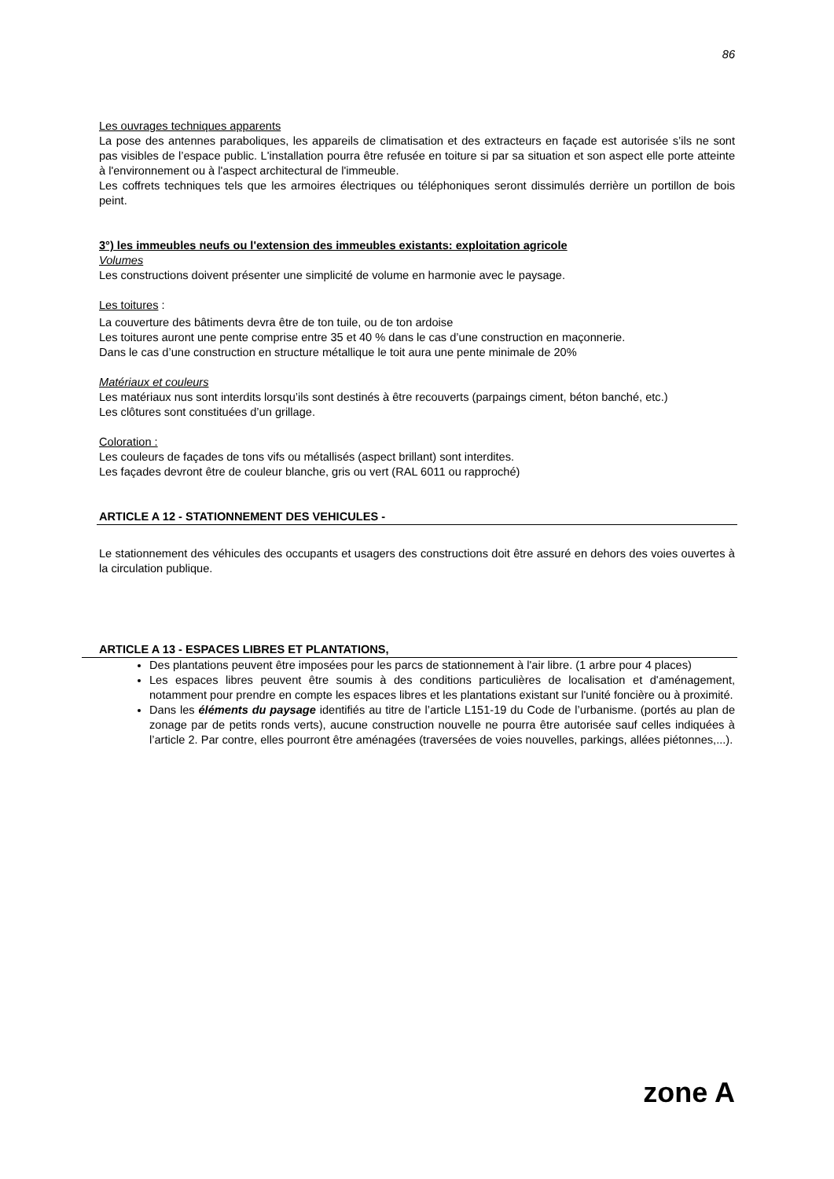86
Les ouvrages techniques apparents
La pose des antennes paraboliques, les appareils de climatisation et des extracteurs en façade est autorisée s’ils ne sont pas visibles de l’espace public. L'installation pourra être refusée en toiture si par sa situation et son aspect elle porte atteinte à l'environnement ou à l'aspect architectural de l'immeuble.
Les coffrets techniques tels que les armoires électriques ou téléphoniques seront dissimulés derrière un portillon de bois peint.
3°) les immeubles neufs ou l'extension des immeubles existants: exploitation agricole
Volumes
Les constructions doivent présenter une simplicité de volume en harmonie avec le paysage.
Les toitures :
La couverture des bâtiments devra être de ton tuile, ou de ton ardoise
Les toitures auront une pente comprise entre 35 et 40 % dans le cas d’une construction en maçonnerie.
Dans le cas d’une construction en structure métallique le toit aura une pente minimale de 20%
Matériaux et couleurs
Les matériaux nus sont interdits lorsqu’ils sont destinés à être recouverts (parpaings ciment, béton banché, etc.)
Les clôtures sont constituées d’un grillage.
Coloration :
Les couleurs de façades de tons vifs ou métallisés (aspect brillant) sont interdites.
Les façades devront être de couleur blanche, gris ou vert (RAL 6011 ou rapproché)
ARTICLE A 12 - STATIONNEMENT DES VEHICULES -
Le stationnement des véhicules des occupants et usagers des constructions doit être assuré en dehors des voies ouvertes à la circulation publique.
ARTICLE A 13 - ESPACES LIBRES ET PLANTATIONS,
Des plantations peuvent être imposées pour les parcs de stationnement à l'air libre. (1 arbre pour 4 places)
Les espaces libres peuvent être soumis à des conditions particulières de localisation et d'aménagement, notamment pour prendre en compte les espaces libres et les plantations existant sur l'unité foncière ou à proximité.
Dans les éléments du paysage identifiés au titre de l’article L151-19 du Code de l’urbanisme. (portés au plan de zonage par de petits ronds verts), aucune construction nouvelle ne pourra être autorisée sauf celles indiquées à l’article 2. Par contre, elles pourront être aménagées (traversées de voies nouvelles, parkings, allées piétonnes,...).
zone A